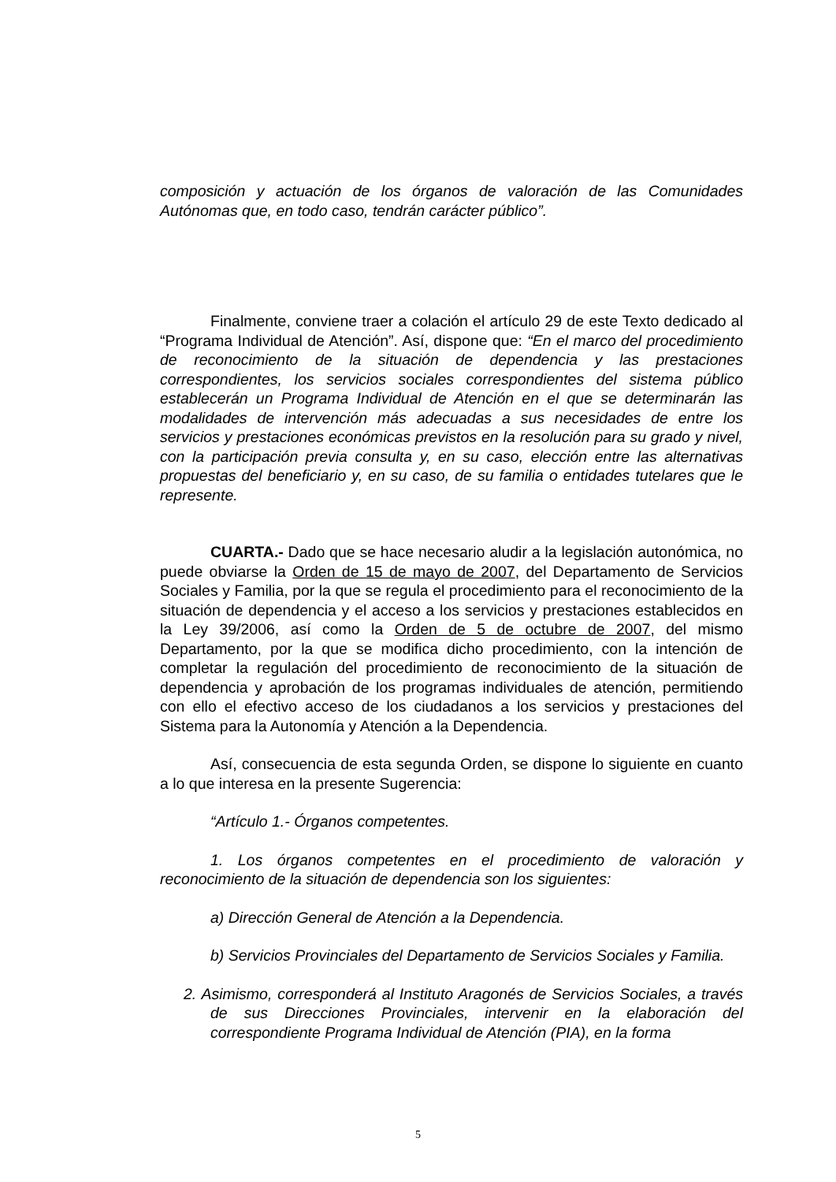composición y actuación de los órganos de valoración de las Comunidades Autónomas que, en todo caso, tendrán carácter público”.
Finalmente, conviene traer a colación el artículo 29 de este Texto dedicado al “Programa Individual de Atención”. Así, dispone que: “En el marco del procedimiento de reconocimiento de la situación de dependencia y las prestaciones correspondientes, los servicios sociales correspondientes del sistema público establecerán un Programa Individual de Atención en el que se determinarán las modalidades de intervención más adecuadas a sus necesidades de entre los servicios y prestaciones económicas previstos en la resolución para su grado y nivel, con la participación previa consulta y, en su caso, elección entre las alternativas propuestas del beneficiario y, en su caso, de su familia o entidades tutelares que le represente.
CUARTA.- Dado que se hace necesario aludir a la legislación autonómica, no puede obviarse la Orden de 15 de mayo de 2007, del Departamento de Servicios Sociales y Familia, por la que se regula el procedimiento para el reconocimiento de la situación de dependencia y el acceso a los servicios y prestaciones establecidos en la Ley 39/2006, así como la Orden de 5 de octubre de 2007, del mismo Departamento, por la que se modifica dicho procedimiento, con la intención de completar la regulación del procedimiento de reconocimiento de la situación de dependencia y aprobación de los programas individuales de atención, permitiendo con ello el efectivo acceso de los ciudadanos a los servicios y prestaciones del Sistema para la Autonomía y Atención a la Dependencia.
Así, consecuencia de esta segunda Orden, se dispone lo siguiente en cuanto a lo que interesa en la presente Sugerencia:
“Artículo 1.- Órganos competentes.
1. Los órganos competentes en el procedimiento de valoración y reconocimiento de la situación de dependencia son los siguientes:
a) Dirección General de Atención a la Dependencia.
b) Servicios Provinciales del Departamento de Servicios Sociales y Familia.
2. Asimismo, corresponderá al Instituto Aragonés de Servicios Sociales, a través de sus Direcciones Provinciales, intervenir en la elaboración del correspondiente Programa Individual de Atención (PIA), en la forma
5